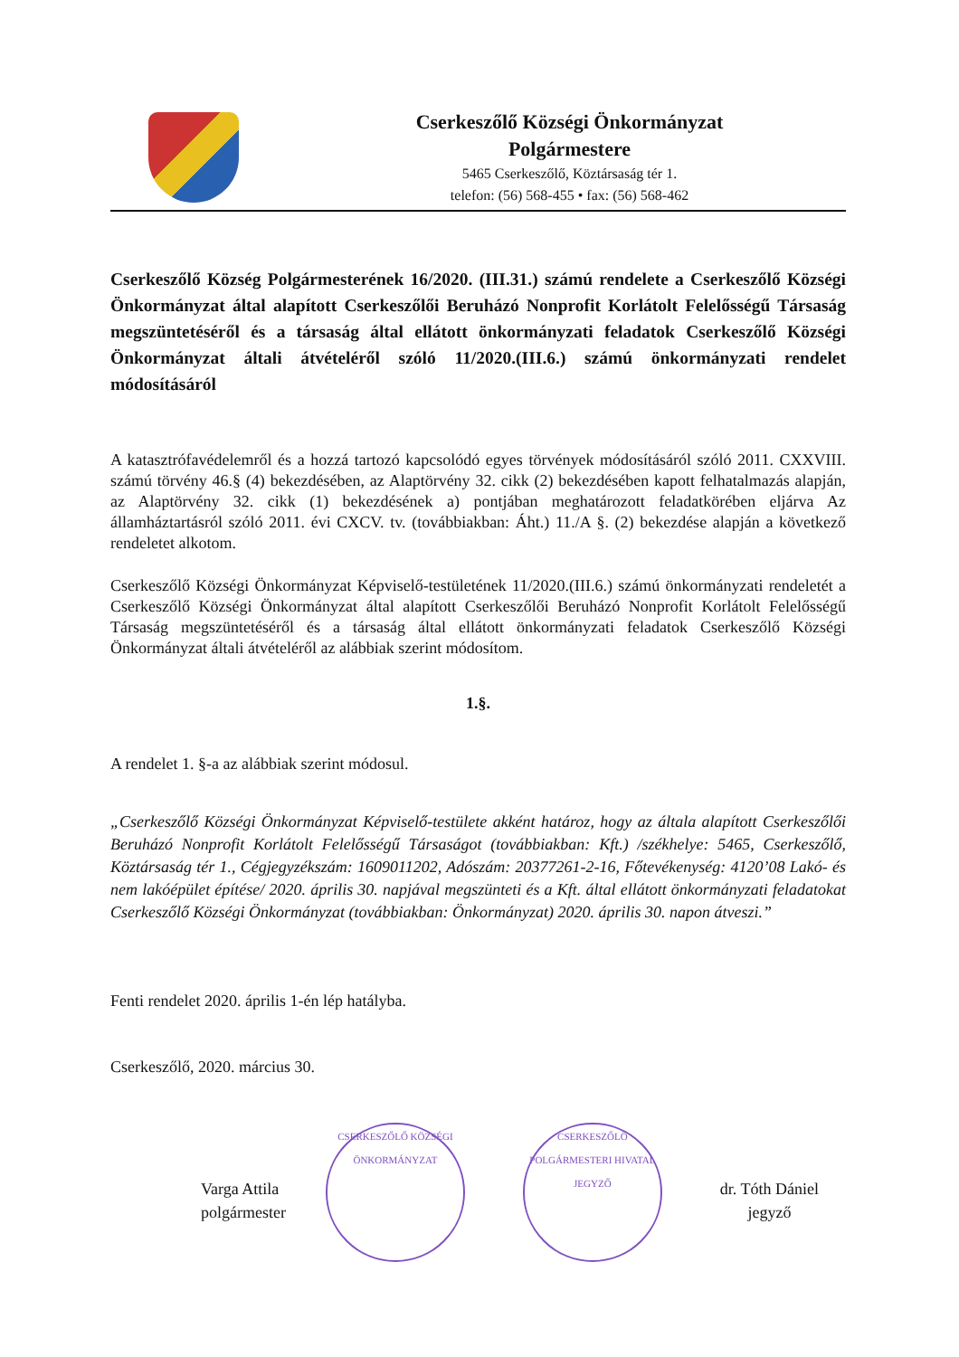Cserkeszőlő Községi Önkormányzat
Polgármestere
5465 Cserkeszőlő, Köztársaság tér 1.
telefon: (56) 568-455 • fax: (56) 568-462
Cserkeszőlő Község Polgármesterének 16/2020. (III.31.) számú rendelete a Cserkeszőlő Községi Önkormányzat által alapított Cserkeszőlői Beruházó Nonprofit Korlátolt Felelősségű Társaság megszüntetéséről és a társaság által ellátott önkormányzati feladatok Cserkeszőlő Községi Önkormányzat általi átvételéről szóló 11/2020.(III.6.) számú önkormányzati rendelet módosításáról
A katasztrófavédelemről és a hozzá tartozó kapcsolódó egyes törvények módosításáról szóló 2011. CXXVIII. számú törvény 46.§ (4) bekezdésében, az Alaptörvény 32. cikk (2) bekezdésében kapott felhatalmazás alapján, az Alaptörvény 32. cikk (1) bekezdésének a) pontjában meghatározott feladatkörében eljárva Az államháztartásról szóló 2011. évi CXCV. tv. (továbbiakban: Áht.) 11./A §. (2) bekezdése alapján a következő rendeletet alkotom.
Cserkeszőlő Községi Önkormányzat Képviselő-testületének 11/2020.(III.6.) számú önkormányzati rendeletét a Cserkeszőlő Községi Önkormányzat által alapított Cserkeszőlői Beruházó Nonprofit Korlátolt Felelősségű Társaság megszüntetéséről és a társaság által ellátott önkormányzati feladatok Cserkeszőlő Községi Önkormányzat általi átvételéről az alábbiak szerint módosítom.
1.§.
A rendelet 1. §-a az alábbiak szerint módosul.
„Cserkeszőlő Községi Önkormányzat Képviselő-testülete akként határoz, hogy az általa alapított Cserkeszőlői Beruházó Nonprofit Korlátolt Felelősségű Társaságot (továbbiakban: Kft.) /székhelye: 5465, Cserkeszőlő, Köztársaság tér 1., Cégjegyzékszám: 1609011202, Adószám: 20377261-2-16, Főtevékenység: 4120’08 Lakó- és nem lakóépület építése/ 2020. április 30. napjával megszünteti és a Kft. által ellátott önkormányzati feladatokat Cserkeszőlő Községi Önkormányzat (továbbiakban: Önkormányzat) 2020. április 30. napon átveszi.”
Fenti rendelet 2020. április 1-én lép hatályba.
Cserkeszőlő, 2020. március 30.
Varga Attila
polgármester
CSERKESZŐLŐ KÖZSÉGI ÖNKORMÁNYZAT
CSERKESZŐLŐ POLGÁRMESTERI HIVATAL JEGYZŐ
dr. Tóth Dániel
jegyző